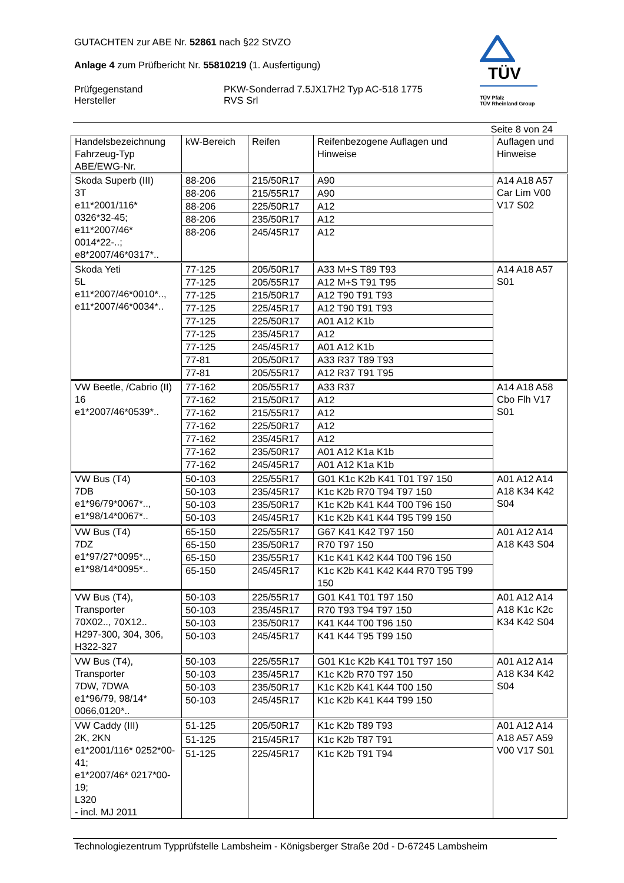GUTACHTEN zur ABE Nr. 52861 nach §22 StVZO
Anlage 4 zum Prüfbericht Nr. 55810219 (1. Ausfertigung)
Prüfgegenstand
Hersteller
PKW-Sonderrad 7.5JX17H2 Typ AC-518 1775
RVS Srl
TÜV
TÜV Pfalz
TÜV Rheinland Group
Seite 8 von 24
| Handelsbezeichnung Fahrzeug-Typ ABE/EWG-Nr. | kW-Bereich | Reifen | Reifenbezogene Auflagen und Hinweise | Auflagen und Hinweise |
| --- | --- | --- | --- | --- |
| Skoda Superb (III) 3T e11*2001/116* 0326*32-45; e11*2007/46* 0014*22-..; e8*2007/46*0317*.. | 88-206 | 215/50R17 | A90 | A14 A18 A57 Car Lim V00 V17 S02 |
| | 88-206 | 215/55R17 | A90 | |
| | 88-206 | 225/50R17 | A12 | |
| | 88-206 | 235/50R17 | A12 | |
| | 88-206 | 245/45R17 | A12 | |
| Skoda Yeti 5L e11*2007/46*0010*.., e11*2007/46*0034*.. | 77-125 | 205/50R17 | A33 M+S T89 T93 | A14 A18 A57 S01 |
| | 77-125 | 205/55R17 | A12 M+S T91 T95 | |
| | 77-125 | 215/50R17 | A12 T90 T91 T93 | |
| | 77-125 | 225/45R17 | A12 T90 T91 T93 | |
| | 77-125 | 225/50R17 | A01 A12 K1b | |
| | 77-125 | 235/45R17 | A12 | |
| | 77-125 | 245/45R17 | A01 A12 K1b | |
| | 77-81 | 205/50R17 | A33 R37 T89 T93 | |
| | 77-81 | 205/55R17 | A12 R37 T91 T95 | |
| VW Beetle, /Cabrio (II) 16 e1*2007/46*0539*.. | 77-162 | 205/55R17 | A33 R37 | A14 A18 A58 Cbo Flh V17 S01 |
| | 77-162 | 215/50R17 | A12 | |
| | 77-162 | 215/55R17 | A12 | |
| | 77-162 | 225/50R17 | A12 | |
| | 77-162 | 235/45R17 | A12 | |
| | 77-162 | 235/50R17 | A01 A12 K1a K1b | |
| | 77-162 | 245/45R17 | A01 A12 K1a K1b | |
| VW Bus (T4) 7DB e1*96/79*0067*.., e1*98/14*0067*.. | 50-103 | 225/55R17 | G01 K1c K2b K41 T01 T97 150 | A01 A12 A14 A18 K34 K42 S04 |
| | 50-103 | 235/45R17 | K1c K2b R70 T94 T97 150 | |
| | 50-103 | 235/50R17 | K1c K2b K41 K44 T00 T96 150 | |
| | 50-103 | 245/45R17 | K1c K2b K41 K44 T95 T99 150 | |
| VW Bus (T4) 7DZ e1*97/27*0095*.., e1*98/14*0095*.. | 65-150 | 225/55R17 | G67 K41 K42 T97 150 | A01 A12 A14 A18 K43 S04 |
| | 65-150 | 235/50R17 | R70 T97 150 | |
| | 65-150 | 235/55R17 | K1c K41 K42 K44 T00 T96 150 | |
| | 65-150 | 245/45R17 | K1c K2b K41 K42 K44 R70 T95 T99 150 | |
| VW Bus (T4), Transporter 70X02.., 70X12.. H297-300, 304, 306, H322-327 | 50-103 | 225/55R17 | G01 K41 T01 T97 150 | A01 A12 A14 A18 K1c K2c K34 K42 S04 |
| | 50-103 | 235/45R17 | R70 T93 T94 T97 150 | |
| | 50-103 | 235/50R17 | K41 K44 T00 T96 150 | |
| | 50-103 | 245/45R17 | K41 K44 T95 T99 150 | |
| VW Bus (T4), Transporter 7DW, 7DWA e1*96/79, 98/14* 0066,0120*.. | 50-103 | 225/55R17 | G01 K1c K2b K41 T01 T97 150 | A01 A12 A14 A18 K34 K42 S04 |
| | 50-103 | 235/45R17 | K1c K2b R70 T97 150 | |
| | 50-103 | 235/50R17 | K1c K2b K41 K44 T00 150 | |
| | 50-103 | 245/45R17 | K1c K2b K41 K44 T99 150 | |
| VW Caddy (III) 2K, 2KN e1*2001/116* 0252*00-41; e1*2007/46* 0217*00-19; L320 - incl. MJ 2011 | 51-125 | 205/50R17 | K1c K2b T89 T93 | A01 A12 A14 A18 A57 A59 V00 V17 S01 |
| | 51-125 | 215/45R17 | K1c K2b T87 T91 | |
| | 51-125 | 225/45R17 | K1c K2b T91 T94 | |
Technologiezentrum Typprüfstelle Lambsheim - Königsberger Straße 20d - D-67245 Lambsheim